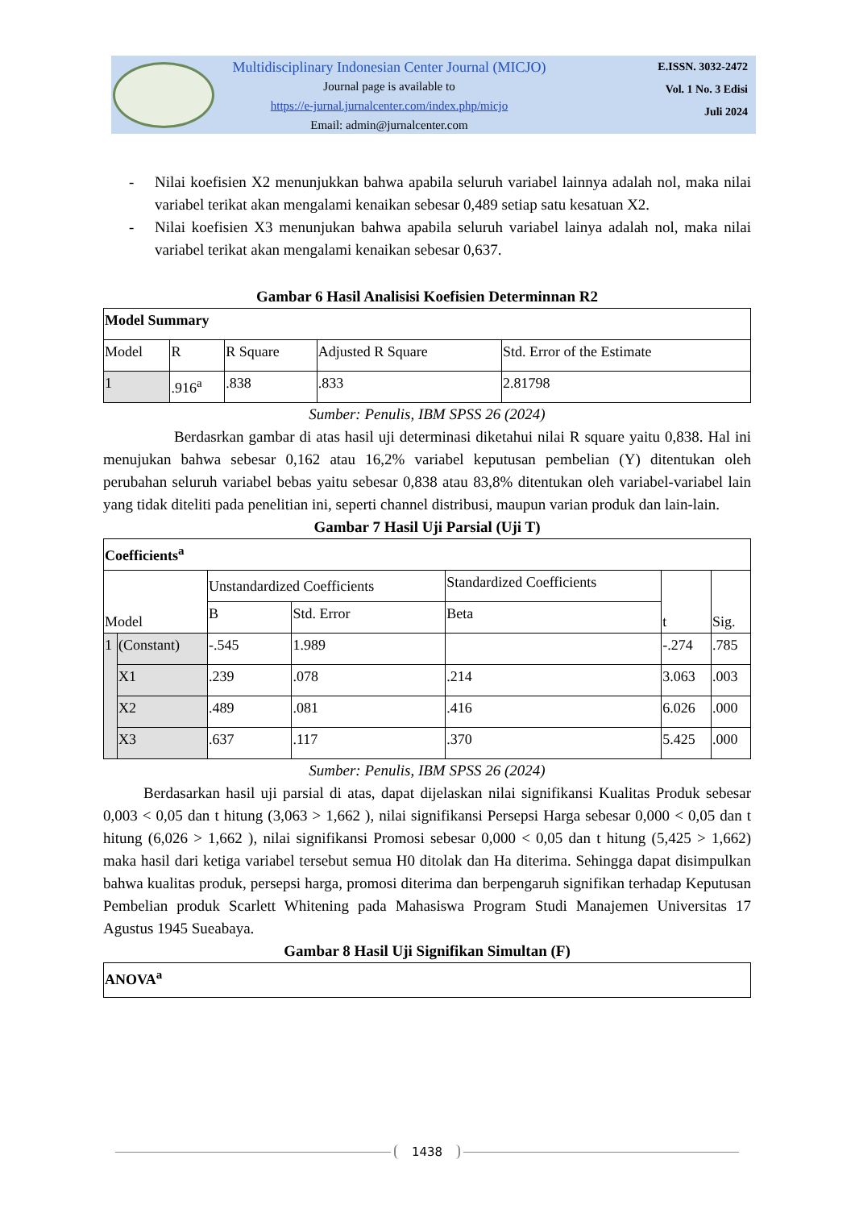Multidisciplinary Indonesian Center Journal (MICJO)
Journal page is available to
https://e-jurnal.jurnalcenter.com/index.php/micjo
Email: admin@jurnalcenter.com
E.ISSN. 3032-2472
Vol. 1 No. 3 Edisi
Juli 2024
- Nilai koefisien X2 menunjukkan bahwa apabila seluruh variabel lainnya adalah nol, maka nilai variabel terikat akan mengalami kenaikan sebesar 0,489 setiap satu kesatuan X2.
- Nilai koefisien X3 menunjukan bahwa apabila seluruh variabel lainya adalah nol, maka nilai variabel terikat akan mengalami kenaikan sebesar 0,637.
Gambar 6 Hasil Analisisi Koefisien Determinnan R2
| Model Summary | | | | |
| --- | --- | --- | --- | --- |
| Model | R | R Square | Adjusted R Square | Std. Error of the Estimate |
| 1 | .916<sup>a</sup> | .838 | .833 | 2.81798 |
Sumber: Penulis, IBM SPSS 26 (2024)
Berdasrkan gambar di atas hasil uji determinasi diketahui nilai R square yaitu 0,838. Hal ini menujukan bahwa sebesar 0,162 atau 16,2% variabel keputusan pembelian (Y) ditentukan oleh perubahan seluruh variabel bebas yaitu sebesar 0,838 atau 83,8% ditentukan oleh variabel-variabel lain yang tidak diteliti pada penelitian ini, seperti channel distribusi, maupun varian produk dan lain-lain.
Gambar 7 Hasil Uji Parsial (Uji T)
| Coefficients<sup>a</sup> | | | | | | |
| --- | --- | --- | --- | --- | --- | --- |
| Model | | Unstandardized Coefficients | | Standardized Coefficients | t | Sig. |
| | | B | Std. Error | Beta | | |
| 1 | (Constant) | -.545 | 1.989 | | -.274 | .785 |
| | X1 | .239 | .078 | .214 | 3.063 | .003 |
| | X2 | .489 | .081 | .416 | 6.026 | .000 |
| | X3 | .637 | .117 | .370 | 5.425 | .000 |
Sumber: Penulis, IBM SPSS 26 (2024)
Berdasarkan hasil uji parsial di atas, dapat dijelaskan nilai signifikansi Kualitas Produk sebesar 0,003 < 0,05 dan t hitung (3,063 > 1,662 ), nilai signifikansi Persepsi Harga sebesar 0,000 < 0,05 dan t hitung (6,026 > 1,662 ), nilai signifikansi Promosi sebesar 0,000 < 0,05 dan t hitung (5,425 > 1,662) maka hasil dari ketiga variabel tersebut semua H0 ditolak dan Ha diterima. Sehingga dapat disimpulkan bahwa kualitas produk, persepsi harga, promosi diterima dan berpengaruh signifikan terhadap Keputusan Pembelian produk Scarlett Whitening pada Mahasiswa Program Studi Manajemen Universitas 17 Agustus 1945 Sueabaya.
Gambar 8 Hasil Uji Signifikan Simultan (F)
| ANOVA<sup>a</sup> |
| --- |
1438